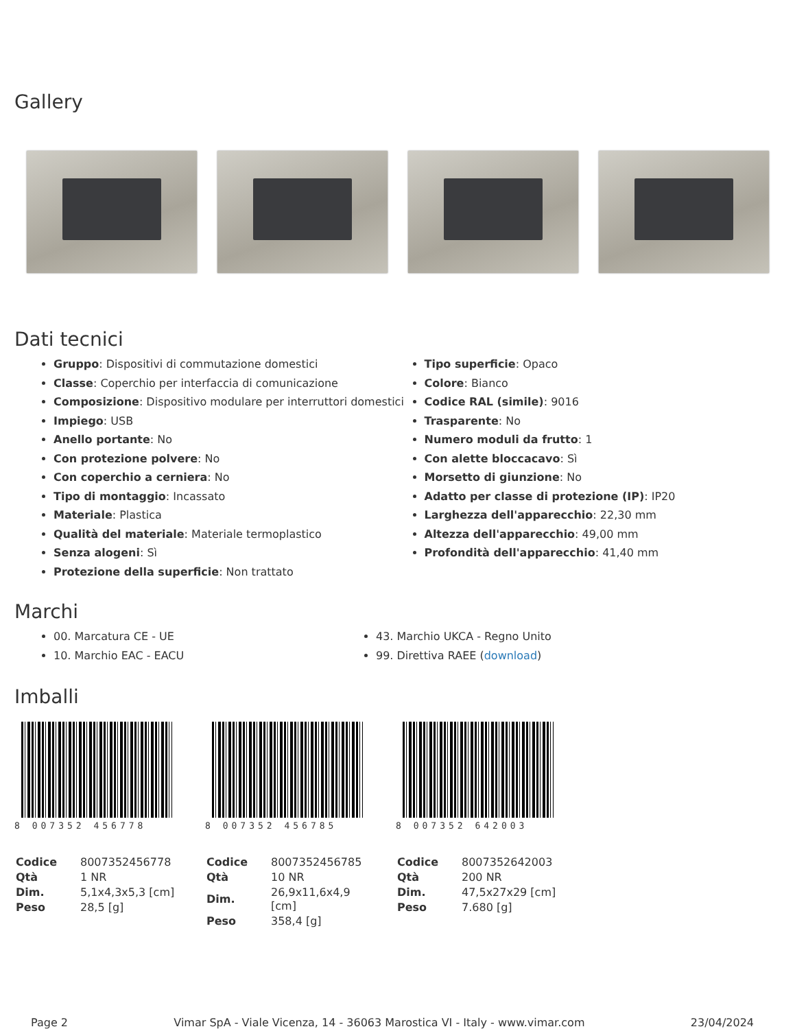Gallery
Dati tecnici
Gruppo: Dispositivi di commutazione domestici
Classe: Coperchio per interfaccia di comunicazione
Composizione: Dispositivo modulare per interruttori domestici
Impiego: USB
Anello portante: No
Con protezione polvere: No
Con coperchio a cerniera: No
Tipo di montaggio: Incassato
Materiale: Plastica
Qualità del materiale: Materiale termoplastico
Senza alogeni: Sì
Protezione della superficie: Non trattato
Tipo superficie: Opaco
Colore: Bianco
Codice RAL (simile): 9016
Trasparente: No
Numero moduli da frutto: 1
Con alette bloccacavo: Sì
Morsetto di giunzione: No
Adatto per classe di protezione (IP): IP20
Larghezza dell'apparecchio: 22,30 mm
Altezza dell'apparecchio: 49,00 mm
Profondità dell'apparecchio: 41,40 mm
Marchi
00. Marcatura CE - UE
10. Marchio EAC - EACU
43. Marchio UKCA - Regno Unito
99. Direttiva RAEE (download)
Imballi
8 007352 456778
| Codice | 8007352456778 |
| Qtà | 1 NR |
| Dim. | 5,1x4,3x5,3 [cm] |
| Peso | 28,5 [g] |
8 007352 456785
| Codice | 8007352456785 |
| Qtà | 10 NR |
| Dim. | 26,9x11,6x4,9 [cm] |
| Peso | 358,4 [g] |
8 007352 642003
| Codice | 8007352642003 |
| Qtà | 200 NR |
| Dim. | 47,5x27x29 [cm] |
| Peso | 7.680 [g] |
Page 2 Vimar SpA - Viale Vicenza, 14 - 36063 Marostica VI - Italy - www.vimar.com 23/04/2024